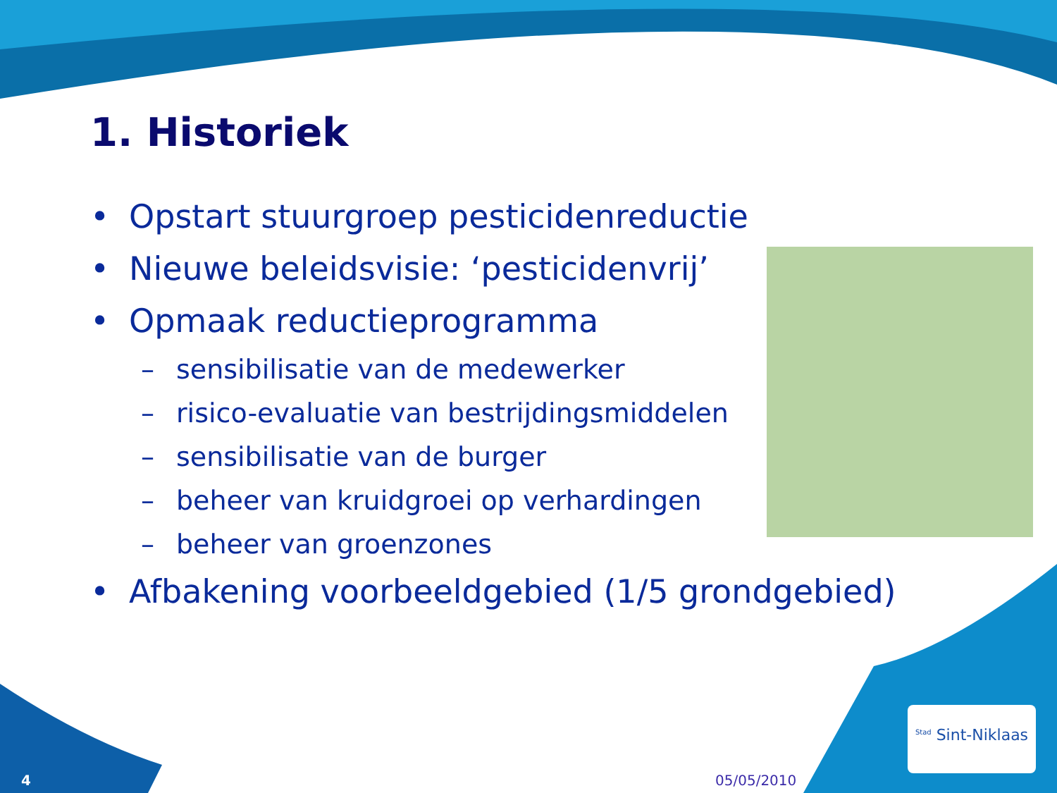1. Historiek
• Opstart stuurgroep pesticidenreductie
• Nieuwe beleidsvisie: ‘pesticidenvrij’
• Opmaak reductieprogramma
– sensibilisatie van de medewerker
– risico-evaluatie van bestrijdingsmiddelen
– sensibilisatie van de burger
– beheer van kruidgroei op verhardingen
– beheer van groenzones
• Afbakening voorbeeldgebied (1/5 grondgebied)
4 05/05/2010
<sup>Stad</sup> Sint-Niklaas